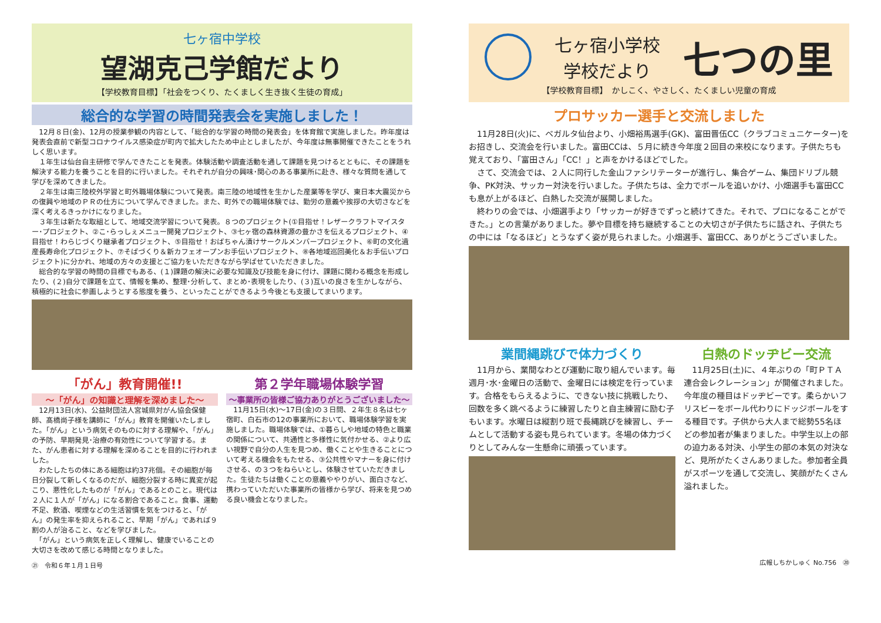七ヶ宿中学校
望湖克己学館だより
【学校教育目標】「社会をつくり、たくましく生き抜く生徒の育成」
総合的な学習の時間発表会を実施しました！
　12月８日(金)、12月の授業参観の内容として、「総合的な学習の時間の発表会」を体育館で実施しました。昨年度は発表会直前で新型コロナウイルス感染症が町内で拡大したため中止としましたが、今年度は無事開催できたことをうれしく思います。
　１年生は仙台自主研修で学んできたことを発表。体験活動や調査活動を通して課題を見つけるとともに、その課題を解決する能力を養うことを目的に行いました。それぞれが自分の興味･関心のある事業所に赴き、様々な質問を通して学びを深めてきました。
　２年生は南三陸校外学習と町外職場体験について発表。南三陸の地域性を生かした産業等を学び、東日本大震災からの復興や地域のＰＲの仕方について学んできました。また、町外での職場体験では、勤労の意義や挨拶の大切さなどを深く考えるきっかけになりました。
　３年生は新たな取組として、地域交流学習について発表。８つのプロジェクト(①目指せ！レザークラフトマイスター･プロジェクト、②こ･らっしぇメニュー開発プロジェクト、③七ヶ宿の森林資源の豊かさを伝えるプロジェクト、④目指せ！わらじづくり継承者プロジェクト、⑤目指せ！おばちゃん漬けサークルメンバープロジェクト、⑥町の文化遺産長寿命化プロジェクト、⑦そばづくり＆新カフェオープンお手伝いプロジェクト、⑧各地域巡回美化＆お手伝いプロジェクト)に分かれ、地域の方々の支援とご協力をいただきながら学ばせていただきました。
　総合的な学習の時間の目標でもある、(１)課題の解決に必要な知識及び技能を身に付け、課題に関わる概念を形成したり、(２)自分で課題を立て、情報を集め、整理･分析して、まとめ･表現をしたり、(３)互いの良さを生かしながら、積極的に社会に参画しようとする態度を養う、といったことができるよう今後とも支援してまいります。
「がん」教育開催!!
～「がん」の知識と理解を深めました～
　12月13日(水)、公益財団法人宮城県対がん協会保健師、髙橋尚子様を講師に「がん」教育を開催いたしました。「がん」という病気そのものに対する理解や、「がん」の予防、早期発見･治療の有効性について学習する。また、がん患者に対する理解を深めることを目的に行われました。
　わたしたちの体にある細胞は約37兆個。その細胞が毎日分裂して新しくなるのだが、細胞分裂する時に異変が起こり、悪性化したものが「がん」であるとのこと。現代は２人に１人が「がん」になる割合であること。食事、運動不足、飲酒、喫煙などの生活習慣を気をつけると、「がん」の発生率を抑えられること、早期「がん」であれば９割の人が治ること、などを学びました。
　「がん」という病気を正しく理解し、健康でいることの大切さを改めて感じる時間となりました。
第２学年職場体験学習
～事業所の皆様ご協力ありがとうございました～
　11月15日(水)～17日(金)の３日間、２年生８名は七ヶ宿町、白石市の12の事業所において、職場体験学習を実施しました。職場体験では、①暮らしや地域の特色と職業の関係について、共通性と多様性に気付かせる、②より広い視野で自分の人生を見つめ、働くことや生きることについて考える機会をもたせる、③公共性やマナーを身に付けさせる、の３つをねらいとし、体験させていただきました。生徒たちは働くことの意義ややりがい、面白さなど、携わっていただいた事業所の皆様から学び、将来を見つめる良い機会となりました。
㉑　令和６年１月１日号
七ヶ宿小学校
学校だより
七つの里
【学校教育目標】　かしこく、やさしく、たくましい児童の育成
プロサッカー選手と交流しました
　11月28日(火)に、ベガルタ仙台より、小畑裕馬選手(GK)、富田晋伍CC（クラブコミュニケーター)をお招きし、交流会を行いました。富田CCは、５月に続き今年度２回目の来校になります。子供たちも覚えており、「富田さん」「CC！」と声をかけるほどでした。
　さて、交流会では、２人に同行した金山ファシリテーターが進行し、集合ゲーム、集団ドリブル競争、PK対決、サッカー対決を行いました。子供たちは、全力でボールを追いかけ、小畑選手も富田CCも息が上がるほど、白熱した交流が展開しました。
　終わりの会では、小畑選手より「サッカーが好きでずっと続けてきた。それで、プロになることができた。」との言葉がありました。夢や目標を持ち継続することの大切さが子供たちに話され、子供たちの中には「なるほど」とうなずく姿が見られました。小畑選手、富田CC、ありがとうございました。
業間縄跳びで体力づくり
　11月から、業間なわとび運動に取り組んでいます。毎週月･水･金曜日の活動で、金曜日には検定を行っています。合格をもらえるように、できない技に挑戦したり、回数を多く跳べるように練習したりと自主練習に励む子もいます。水曜日は縦割り班で長縄跳びを練習し、チームとして活動する姿も見られています。冬場の体力づくりとしてみんな一生懸命に頑張っています。
白熱のドッヂビー交流
　11月25日(土)に、４年ぶりの「町ＰＴＡ連合会レクレーション」が開催されました。今年度の種目はドッヂビーです。柔らかいフリスビーをボール代わりにドッジボールをする種目です。子供から大人まで総勢55名ほどの参加者が集まりました。中学生以上の部の迫力ある対決、小学生の部の本気の対決など、見所がたくさんありました。参加者全員がスポーツを通して交流し、笑顔がたくさん溢れました。
広報しちかしゅく No.756　⑳